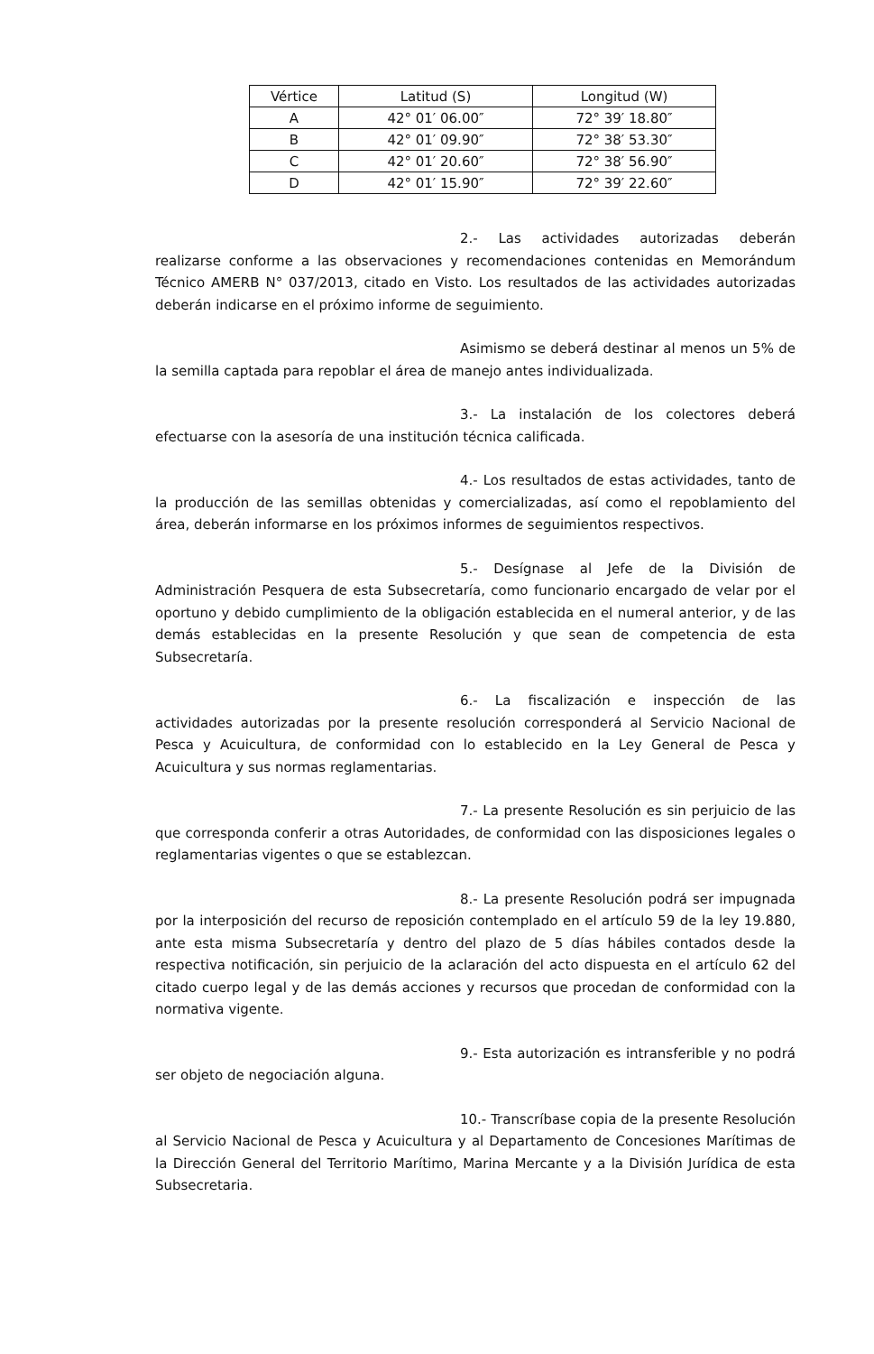| Vértice | Latitud (S) | Longitud (W) |
| --- | --- | --- |
| A | 42° 01′ 06.00″ | 72° 39′ 18.80″ |
| B | 42° 01′ 09.90″ | 72° 38′ 53.30″ |
| C | 42° 01′ 20.60″ | 72° 38′ 56.90″ |
| D | 42° 01′ 15.90″ | 72° 39′ 22.60″ |
2.- Las actividades autorizadas deberán realizarse conforme a las observaciones y recomendaciones contenidas en Memorándum Técnico AMERB N° 037/2013, citado en Visto. Los resultados de las actividades autorizadas deberán indicarse en el próximo informe de seguimiento.
Asimismo se deberá destinar al menos un 5% de la semilla captada para repoblar el área de manejo antes individualizada.
3.- La instalación de los colectores deberá efectuarse con la asesoría de una institución técnica calificada.
4.- Los resultados de estas actividades, tanto de la producción de las semillas obtenidas y comercializadas, así como el repoblamiento del área, deberán informarse en los próximos informes de seguimientos respectivos.
5.- Desígnase al Jefe de la División de Administración Pesquera de esta Subsecretaría, como funcionario encargado de velar por el oportuno y debido cumplimiento de la obligación establecida en el numeral anterior, y de las demás establecidas en la presente Resolución y que sean de competencia de esta Subsecretaría.
6.- La fiscalización e inspección de las actividades autorizadas por la presente resolución corresponderá al Servicio Nacional de Pesca y Acuicultura, de conformidad con lo establecido en la Ley General de Pesca y Acuicultura y sus normas reglamentarias.
7.- La presente Resolución es sin perjuicio de las que corresponda conferir a otras Autoridades, de conformidad con las disposiciones legales o reglamentarias vigentes o que se establezcan.
8.- La presente Resolución podrá ser impugnada por la interposición del recurso de reposición contemplado en el artículo 59 de la ley 19.880, ante esta misma Subsecretaría y dentro del plazo de 5 días hábiles contados desde la respectiva notificación, sin perjuicio de la aclaración del acto dispuesta en el artículo 62 del citado cuerpo legal y de las demás acciones y recursos que procedan de conformidad con la normativa vigente.
9.- Esta autorización es intransferible y no podrá ser objeto de negociación alguna.
10.- Transcríbase copia de la presente Resolución al Servicio Nacional de Pesca y Acuicultura y al Departamento de Concesiones Marítimas de la Dirección General del Territorio Marítimo, Marina Mercante y a la División Jurídica de esta Subsecretaria.